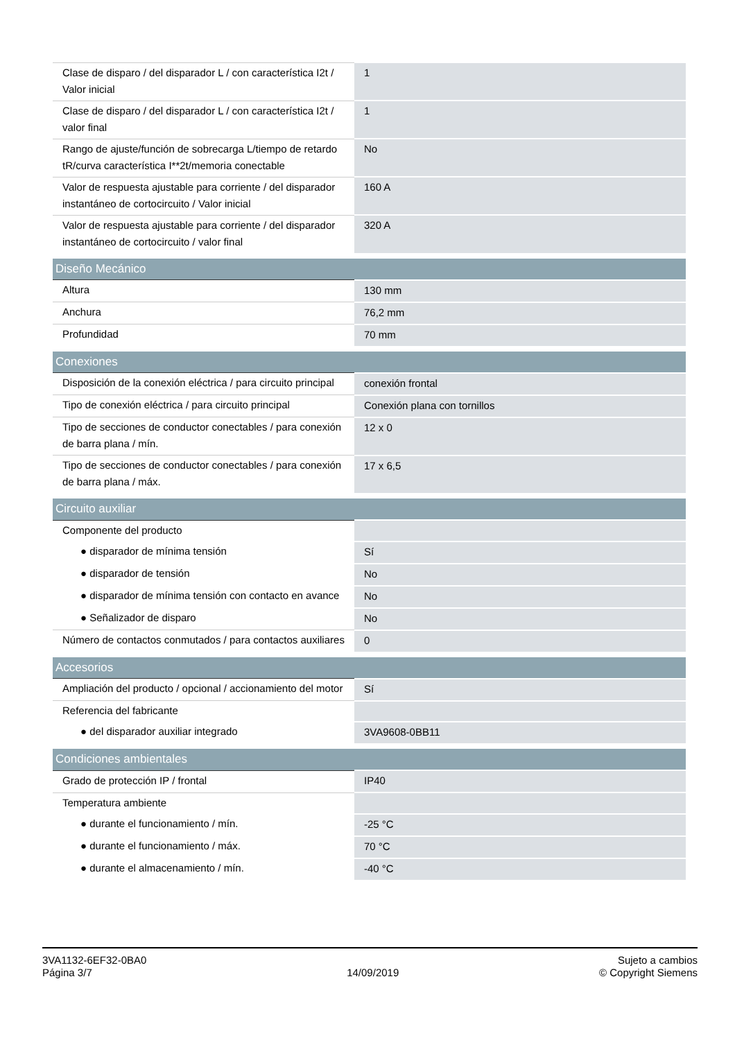| Clase de disparo / del disparador L / con característica I2t / Valor inicial | 1 |
| Clase de disparo / del disparador L / con característica I2t / valor final | 1 |
| Rango de ajuste/función de sobrecarga L/tiempo de retardo tR/curva característica I**2t/memoria conectable | No |
| Valor de respuesta ajustable para corriente / del disparador instantáneo de cortocircuito / Valor inicial | 160 A |
| Valor de respuesta ajustable para corriente / del disparador instantáneo de cortocircuito / valor final | 320 A |
| Diseño Mecánico | |
| Altura | 130 mm |
| Anchura | 76,2 mm |
| Profundidad | 70 mm |
| Conexiones | |
| Disposición de la conexión eléctrica / para circuito principal | conexión frontal |
| Tipo de conexión eléctrica / para circuito principal | Conexión plana con tornillos |
| Tipo de secciones de conductor conectables / para conexión de barra plana / mín. | 12 x 0 |
| Tipo de secciones de conductor conectables / para conexión de barra plana / máx. | 17 x 6,5 |
| Circuito auxiliar | |
| Componente del producto | |
| ● disparador de mínima tensión | Sí |
| ● disparador de tensión | No |
| ● disparador de mínima tensión con contacto en avance | No |
| ● Señalizador de disparo | No |
| Número de contactos conmutados / para contactos auxiliares | 0 |
| Accesorios | |
| Ampliación del producto / opcional / accionamiento del motor | Sí |
| Referencia del fabricante | |
| ● del disparador auxiliar integrado | 3VA9608-0BB11 |
| Condiciones ambientales | |
| Grado de protección IP / frontal | IP40 |
| Temperatura ambiente | |
| ● durante el funcionamiento / mín. | -25 °C |
| ● durante el funcionamiento / máx. | 70 °C |
| ● durante el almacenamiento / mín. | -40 °C |
3VA1132-6EF32-0BA0
Página 3/7
14/09/2019
Sujeto a cambios
© Copyright Siemens